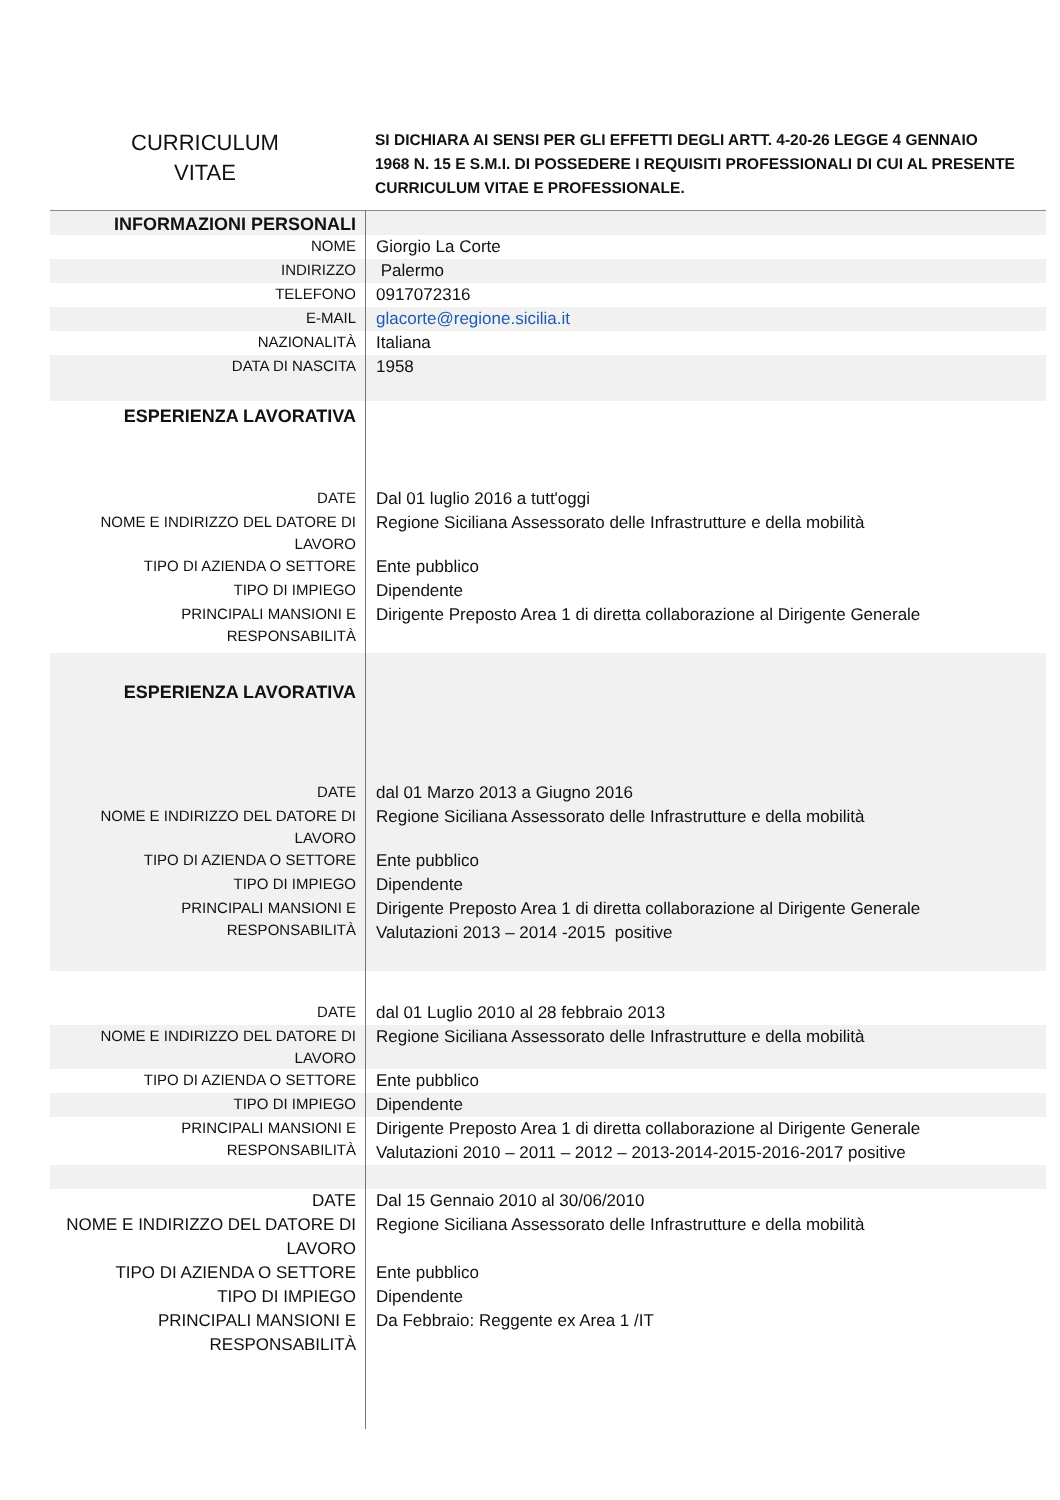CURRICULUM
VITAE
SI DICHIARA AI SENSI PER GLI EFFETTI DEGLI ARTT. 4-20-26 LEGGE 4 GENNAIO 1968 N. 15 E S.M.I. DI POSSEDERE I REQUISITI PROFESSIONALI DI CUI AL PRESENTE CURRICULUM VITAE E PROFESSIONALE.
| INFORMAZIONI PERSONALI | |
| NOME | Giorgio La Corte |
| INDIRIZZO | Palermo |
| TELEFONO | 0917072316 |
| E-MAIL | glacorte@regione.sicilia.it |
| NAZIONALITÀ | Italiana |
| DATA DI NASCITA | 1958 |
| ESPERIENZA LAVORATIVA | |
| DATE | Dal 01 luglio 2016 a tutt'oggi |
| NOME E INDIRIZZO DEL DATORE DI LAVORO | Regione Siciliana Assessorato delle Infrastrutture e della mobilità |
| TIPO DI AZIENDA O SETTORE | Ente pubblico |
| TIPO DI IMPIEGO | Dipendente |
| PRINCIPALI MANSIONI E RESPONSABILITÀ | Dirigente Preposto Area 1 di diretta collaborazione al Dirigente Generale |
| ESPERIENZA LAVORATIVA | |
| DATE | dal 01 Marzo 2013 a Giugno 2016 |
| NOME E INDIRIZZO DEL DATORE DI LAVORO | Regione Siciliana Assessorato delle Infrastrutture e della mobilità |
| TIPO DI AZIENDA O SETTORE | Ente pubblico |
| TIPO DI IMPIEGO | Dipendente |
| PRINCIPALI MANSIONI E RESPONSABILITÀ | Dirigente Preposto Area 1 di diretta collaborazione al Dirigente Generale Valutazioni 2013 – 2014 -2015 positive |
| DATE | dal 01 Luglio 2010 al 28 febbraio 2013 |
| NOME E INDIRIZZO DEL DATORE DI LAVORO | Regione Siciliana Assessorato delle Infrastrutture e della mobilità |
| TIPO DI AZIENDA O SETTORE | Ente pubblico |
| TIPO DI IMPIEGO | Dipendente |
| PRINCIPALI MANSIONI E RESPONSABILITÀ | Dirigente Preposto Area 1 di diretta collaborazione al Dirigente Generale Valutazioni 2010 – 2011 – 2012 – 2013-2014-2015-2016-2017 positive |
| DATE | Dal 15 Gennaio 2010 al 30/06/2010 |
| NOME E INDIRIZZO DEL DATORE DI LAVORO | Regione Siciliana Assessorato delle Infrastrutture e della mobilità |
| TIPO DI AZIENDA O SETTORE | Ente pubblico |
| TIPO DI IMPIEGO | Dipendente |
| PRINCIPALI MANSIONI E RESPONSABILITÀ | Da Febbraio: Reggente ex Area 1 /IT |